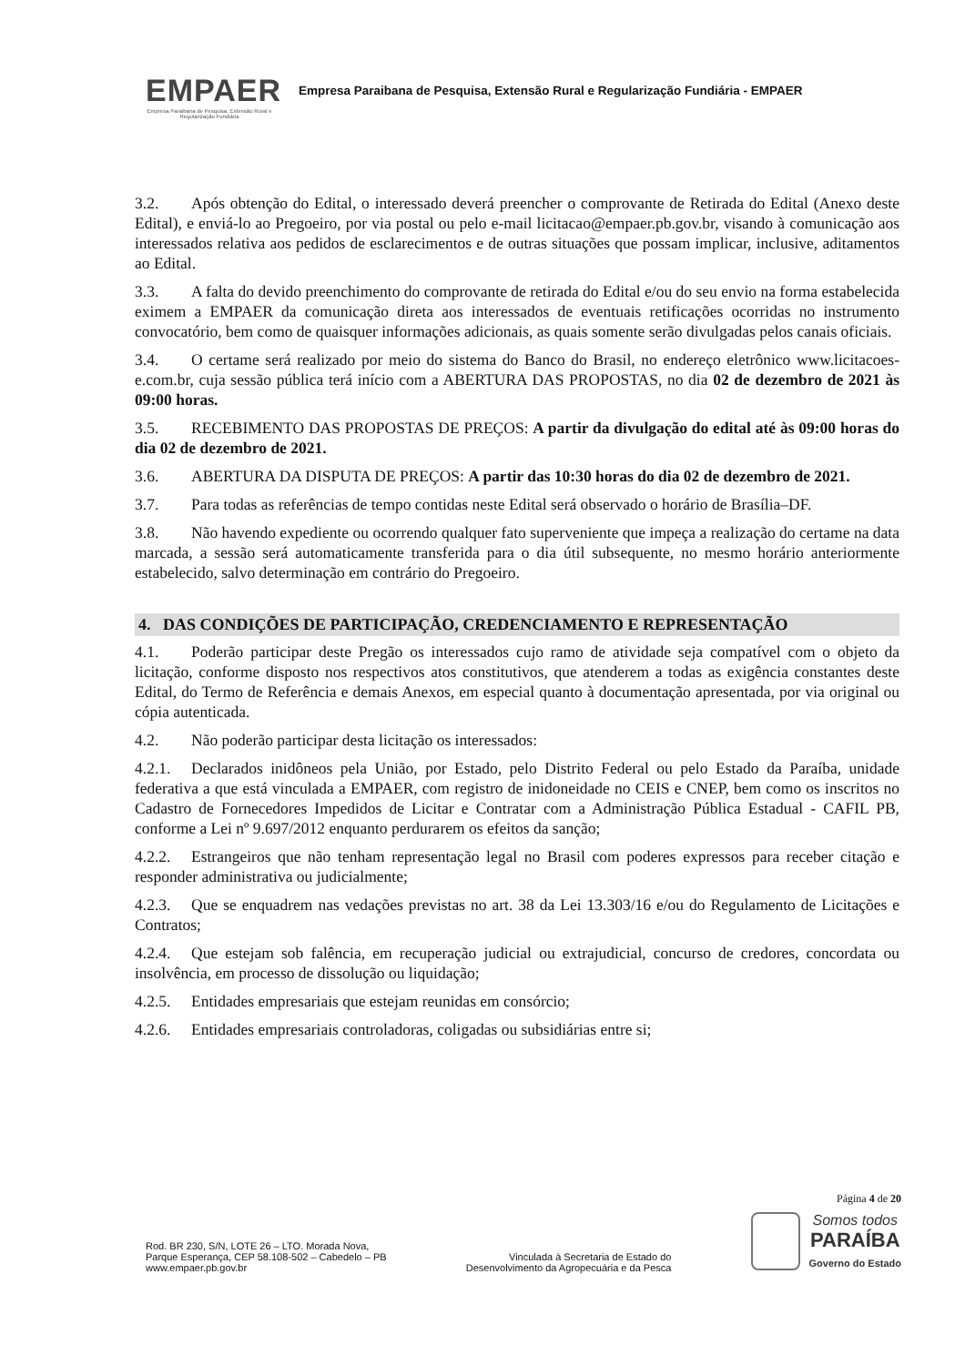EMPAER
Empresa Paraibana de Pesquisa, Extensão Rural e Regularização Fundiária
Empresa Paraibana de Pesquisa, Extensão Rural e Regularização Fundiária - EMPAER
3.2. Após obtenção do Edital, o interessado deverá preencher o comprovante de Retirada do Edital (Anexo deste Edital), e enviá-lo ao Pregoeiro, por via postal ou pelo e-mail licitacao@empaer.pb.gov.br, visando à comunicação aos interessados relativa aos pedidos de esclarecimentos e de outras situações que possam implicar, inclusive, aditamentos ao Edital.
3.3. A falta do devido preenchimento do comprovante de retirada do Edital e/ou do seu envio na forma estabelecida eximem a EMPAER da comunicação direta aos interessados de eventuais retificações ocorridas no instrumento convocatório, bem como de quaisquer informações adicionais, as quais somente serão divulgadas pelos canais oficiais.
3.4. O certame será realizado por meio do sistema do Banco do Brasil, no endereço eletrônico www.licitacoes-e.com.br, cuja sessão pública terá início com a ABERTURA DAS PROPOSTAS, no dia 02 de dezembro de 2021 às 09:00 horas.
3.5. RECEBIMENTO DAS PROPOSTAS DE PREÇOS: A partir da divulgação do edital até às 09:00 horas do dia 02 de dezembro de 2021.
3.6. ABERTURA DA DISPUTA DE PREÇOS: A partir das 10:30 horas do dia 02 de dezembro de 2021.
3.7. Para todas as referências de tempo contidas neste Edital será observado o horário de Brasília–DF.
3.8. Não havendo expediente ou ocorrendo qualquer fato superveniente que impeça a realização do certame na data marcada, a sessão será automaticamente transferida para o dia útil subsequente, no mesmo horário anteriormente estabelecido, salvo determinação em contrário do Pregoeiro.
4. DAS CONDIÇÕES DE PARTICIPAÇÃO, CREDENCIAMENTO E REPRESENTAÇÃO
4.1. Poderão participar deste Pregão os interessados cujo ramo de atividade seja compatível com o objeto da licitação, conforme disposto nos respectivos atos constitutivos, que atenderem a todas as exigência constantes deste Edital, do Termo de Referência e demais Anexos, em especial quanto à documentação apresentada, por via original ou cópia autenticada.
4.2. Não poderão participar desta licitação os interessados:
4.2.1. Declarados inidôneos pela União, por Estado, pelo Distrito Federal ou pelo Estado da Paraíba, unidade federativa a que está vinculada a EMPAER, com registro de inidoneidade no CEIS e CNEP, bem como os inscritos no Cadastro de Fornecedores Impedidos de Licitar e Contratar com a Administração Pública Estadual - CAFIL PB, conforme a Lei nº 9.697/2012 enquanto perdurarem os efeitos da sanção;
4.2.2. Estrangeiros que não tenham representação legal no Brasil com poderes expressos para receber citação e responder administrativa ou judicialmente;
4.2.3. Que se enquadrem nas vedações previstas no art. 38 da Lei 13.303/16 e/ou do Regulamento de Licitações e Contratos;
4.2.4. Que estejam sob falência, em recuperação judicial ou extrajudicial, concurso de credores, concordata ou insolvência, em processo de dissolução ou liquidação;
4.2.5. Entidades empresariais que estejam reunidas em consórcio;
4.2.6. Entidades empresariais controladoras, coligadas ou subsidiárias entre si;
Página 4 de 20
Rod. BR 230, S/N, LOTE 26 – LTO. Morada Nova,
Parque Esperança, CEP 58.108-502 – Cabedelo – PB
www.empaer.pb.gov.br
Vinculada à Secretaria de Estado do
Desenvolvimento da Agropecuária e da Pesca
Somos todos
PARAÍBA
Governo do Estado